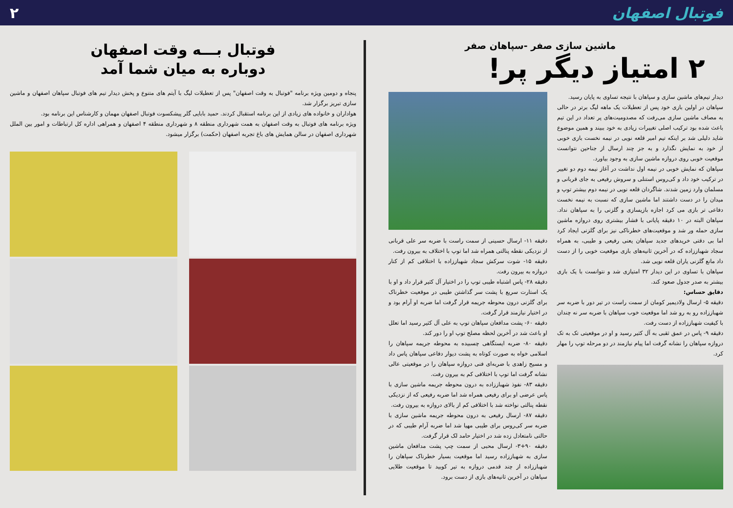فوتبال اصفهان ۲
ماشین سازی صفر -سپاهان صفر
۲ امتیاز دیگر پر!
دیدار تیم‌های ماشین سازی و سپاهان با نتیجه تساوی به پایان رسید.
سپاهان در اولین بازی خود پس از تعطیلات یک ماهه لیگ برتر در حالی به مصاف ماشین سازی می‌رفت که مصدومیت‌های پر تعداد در این تیم باعث شده بود ترکیب اصلی تغییرات زیادی به خود ببیند و همین موضوع شاید دلیلی شد بر اینکه تیم امیر قلعه نویی در نیمه نخست بازی خوبی از خود به نمایش نگذارد و به جز چند ارسال از جناحین نتوانست موقعیت خوبی روی دروازه ماشین سازی به وجود بیاورد.
سپاهان که نمایش خوبی در نیمه اول نداشت در آغاز نیمه دوم دو تغییر در ترکیب خود داد و کی‌روس استنلی و سروش رفیعی به جای قربانی و مسلمان وارد زمین شدند. شاگردان قلعه نویی در نیمه دوم بیشتر توپ و میدان را در دست داشتند اما ماشین سازی که نسبت به نیمه نخست دفاعی تر بازی می کرد اجازه بازیسازی و گلزنی را به سپاهان نداد. سپاهان البته در ۱۰ دقیقه پایانی با فشار بیشتری روی دروازه ماشین سازی حمله ور شد و موقعیت‌های خطرناکی نیز برای گلزنی ایجاد کرد اما بی دقتی خریدهای جدید سپاهان یعنی رفیعی و طیبی، به همراه سجاد شهباززاده که در آخرین ثانیه‌های بازی موقعیت خوبی را از دست داد مانع گلزنی یاران قلعه نویی شد.
سپاهان با تساوی در این دیدار ۳۲ امتیازی شد و نتوانست با یک بازی بیشتر به صدر جدول صعود کند.
دقایق حساس:
دقیقه ۵- ارسال ولادیمیر کومان از سمت راست در تیر دور با ضربه سر شهباززاده رو به رو شد اما موقعیت خوب سپاهان با ضربه سر نه چندان با کیفیت شهباززاده از دست رفت.
دقیقه ۹- پاس در عمق ثقبی به آل کثیر رسید و او در موقعیتی تک به تک دروازه سپاهان را نشانه گرفت اما پیام نیازمند در دو مرحله توپ را مهار کرد.
دقیقه ۱۱- ارسال حسینی از سمت راست با ضربه سر علی قربانی از نزدیکی نقطه پنالتی همراه شد اما توپ با اختلاف به بیرون رفت.
دقیقه ۱۵- شوت سرکش سجاد شهباززاده با اختلافی کم از کنار دروازه به بیرون رفت.
دقیقه ۲۸- پاس اشتباه طیبی توپ را در اختیار آل کثیر قرار داد و او با یک استارت سریع با پشت سر گذاشتن طیبی در موقعیت خطرناک برای گلزنی درون محوطه جریمه قرار گرفت اما ضربه او آرام بود و در اختیار نیازمند قرار گرفت.
دقیقه ۶۰- پشت مدافعان سپاهان توپ به علی آل کثیر رسید اما تعلل او باعث شد در آخرین لحظه مصلح توپ او را دور کند.
دقیقه ۸۰- ضربه ایستگاهی چسبیده به محوطه جریمه سپاهان را اسلامی خواه به صورت کوتاه به پشت دیوار دفاعی سپاهان پاس داد و مسیح زاهدی با ضربه‌ای فنی دروازه سپاهان را در موقعیتی عالی نشانه گرفت اما توپ با اختلافی کم به بیرون رفت.
دقیقه ۸۳- نفوذ شهباززاده به درون محوطه جریمه ماشین سازی با پاس عرضی او برای رفیعی همراه شد اما ضربه رفیعی که از نزدیکی نقطه پنالتی نواخته شد با اختلافی کم از بالای دروازه به بیرون رفت.
دقیقه ۸۷- ارسال رفیعی به درون محوطه جریمه ماشین سازی با ضربه سر کی‌روس برای طیبی مهیا شد اما ضربه آرام طیبی که در حالتی نامتعادل زده شد در اختیار حامد لک قرار گرفت.
دقیقه ۹۰+۳- ارسال محبی از سمت چپ پشت مدافعان ماشین سازی به شهباززاده رسید اما موقعیت بسیار خطرناک سپاهان را شهباززاده از چند قدمی دروازه به تیر کوبید تا موقعیت طلایی سپاهان در آخرین ثانیه‌های بازی از دست برود.
فوتبال بـــه وقت اصفهان
دوباره به میان شما آمد
پنجاه و دومین ویژه برنامه "فوتبال به وقت اصفهان" پس از تعطیلات لیگ با آیتم های متنوع و پخش دیدار تیم های فوتبال سپاهان اصفهان و ماشین سازی تبریز برگزار شد.
هواداران و خانواده های زیادی از این برنامه استقبال کردند. حمید بابایی گلر پیشکسوت فوتبال اصفهان مهمان و کارشناس این برنامه بود.
ویژه برنامه های فوتبال به وقت اصفهان به همت شهرداری منطقه ۸ و شهرداری منطقه ۴ اصفهان و همراهی اداره کل ارتباطات و امور بین الملل شهرداری اصفهان در سالن همایش های باغ تجربه اصفهان (حکمت) برگزار میشود.